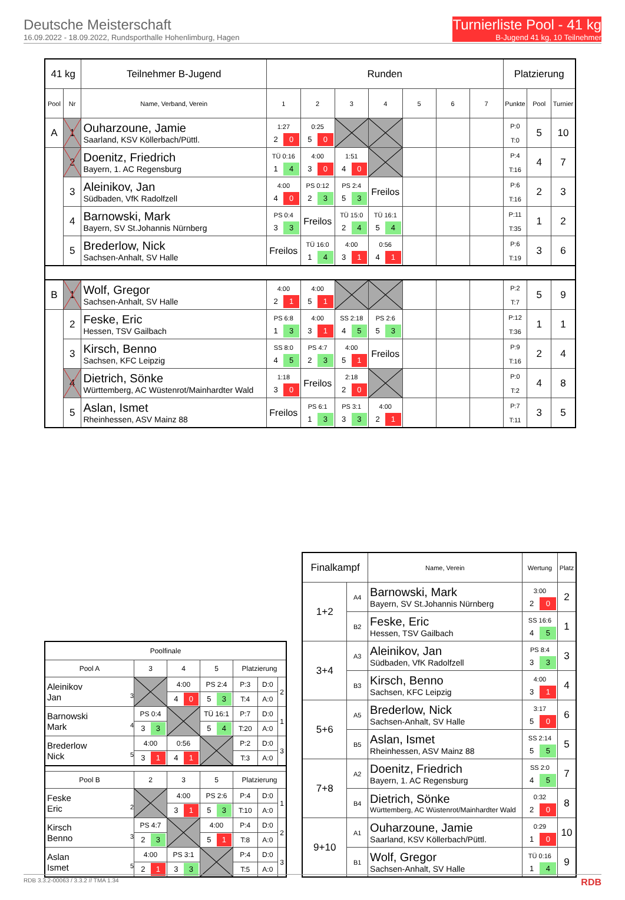Deutsche Meisterschaft
16.09.2022 - 18.09.2022, Rundsporthalle Hohenlimburg, Hagen
Turnierliste Pool - 41 kg
B-Jugend 41 kg, 10 Teilnehmer
| 41 kg | | Teilnehmer B-Jugend | Runden | | | | | | | Platzierung | | |
| Pool | Nr | Name, Verband, Verein | 1 | 2 | 3 | 4 | 5 | 6 | 7 | Punkte | Pool | Turnier |
| A | 1 | Ouharzoune, Jamie Saarland, KSV Köllerbach/Püttl. | 1:27 2 0 | 0:25 5 0 | | | | | | P:0 T:0 | 5 | 10 |
| | 2 | Doenitz, Friedrich Bayern, 1. AC Regensburg | TÜ 0:16 1 4 | 4:00 3 0 | 1:51 4 0 | | | | | P:4 T:16 | 4 | 7 |
| | 3 | Aleinikov, Jan Südbaden, VfK Radolfzell | 4:00 4 0 | PS 0:12 2 3 | PS 2:4 5 3 | Freilos | | | | P:6 T:16 | 2 | 3 |
| | 4 | Barnowski, Mark Bayern, SV St.Johannis Nürnberg | PS 0:4 3 3 | Freilos | TÜ 15:0 2 4 | TÜ 16:1 5 4 | | | | P:11 T:35 | 1 | 2 |
| | 5 | Brederlow, Nick Sachsen-Anhalt, SV Halle | Freilos | TÜ 16:0 1 4 | 4:00 3 1 | 0:56 4 1 | | | | P:6 T:19 | 3 | 6 |
| B | 1 | Wolf, Gregor Sachsen-Anhalt, SV Halle | 4:00 2 1 | 4:00 5 1 | | | | | | P:2 T:7 | 5 | 9 |
| | 2 | Feske, Eric Hessen, TSV Gailbach | PS 6:8 1 3 | 4:00 3 1 | SS 2:18 4 5 | PS 2:6 5 3 | | | | P:12 T:36 | 1 | 1 |
| | 3 | Kirsch, Benno Sachsen, KFC Leipzig | SS 8:0 4 5 | PS 4:7 2 3 | 4:00 5 1 | Freilos | | | | P:9 T:16 | 2 | 4 |
| | 4 | Dietrich, Sönke Württemberg, AC Wüstenrot/Mainhardter Wald | 1:18 3 0 | Freilos | 2:18 2 0 | | | | | P:0 T:2 | 4 | 8 |
| | 5 | Aslan, Ismet Rheinhessen, ASV Mainz 88 | Freilos | PS 6:1 1 3 | PS 3:1 3 3 | 4:00 2 1 | | | | P:7 T:11 | 3 | 5 |
| Poolfinale | | | | | | |
| Pool A | 3 | 4 | 5 | Platzierung | | |
| Aleinikov Jan 3 | | 4:00 | PS 2:4 | P:3 | D:0 | 2 |
| | | 4 0 | 5 3 | T:4 | A:0 | |
| Barnowski Mark 4 | PS 0:4 | | TÜ 16:1 | P:7 | D:0 | 1 |
| | 3 3 | | 5 4 | T:20 | A:0 | |
| Brederlow Nick 5 | 4:00 | 0:56 | | P:2 | D:0 | 3 |
| | 3 1 | 4 1 | | T:3 | A:0 | |
| Pool B | 2 | 3 | 5 | Platzierung | | |
| Feske Eric 2 | | 4:00 | PS 2:6 | P:4 | D:0 | 1 |
| | | 3 1 | 5 3 | T:10 | A:0 | |
| Kirsch Benno 3 | PS 4:7 | | 4:00 | P:4 | D:0 | 2 |
| | 2 3 | | 5 1 | T:8 | A:0 | |
| Aslan Ismet 5 | 4:00 | PS 3:1 | | P:4 | D:0 | 3 |
| | 2 1 | 3 3 | | T:5 | A:0 | |
| Finalkampf | | Name, Verein | Wertung | Platz |
| 1+2 | A4 | Barnowski, Mark Bayern, SV St.Johannis Nürnberg | 3:00 2 0 | 2 |
| | B2 | Feske, Eric Hessen, TSV Gailbach | SS 16:6 4 5 | 1 |
| 3+4 | A3 | Aleinikov, Jan Südbaden, VfK Radolfzell | PS 8:4 3 3 | 3 |
| | B3 | Kirsch, Benno Sachsen, KFC Leipzig | 4:00 3 1 | 4 |
| 5+6 | A5 | Brederlow, Nick Sachsen-Anhalt, SV Halle | 3:17 5 0 | 6 |
| | B5 | Aslan, Ismet Rheinhessen, ASV Mainz 88 | SS 2:14 5 5 | 5 |
| 7+8 | A2 | Doenitz, Friedrich Bayern, 1. AC Regensburg | SS 2:0 4 5 | 7 |
| | B4 | Dietrich, Sönke Württemberg, AC Wüstenrot/Mainhardter Wald | 0:32 2 0 | 8 |
| 9+10 | A1 | Ouharzoune, Jamie Saarland, KSV Köllerbach/Püttl. | 0:29 1 0 | 10 |
| | B1 | Wolf, Gregor Sachsen-Anhalt, SV Halle | TÜ 0:16 1 4 | 9 |
RDB 3.3.2-00063 / 3.3.2 // TMA 1.34 RDB